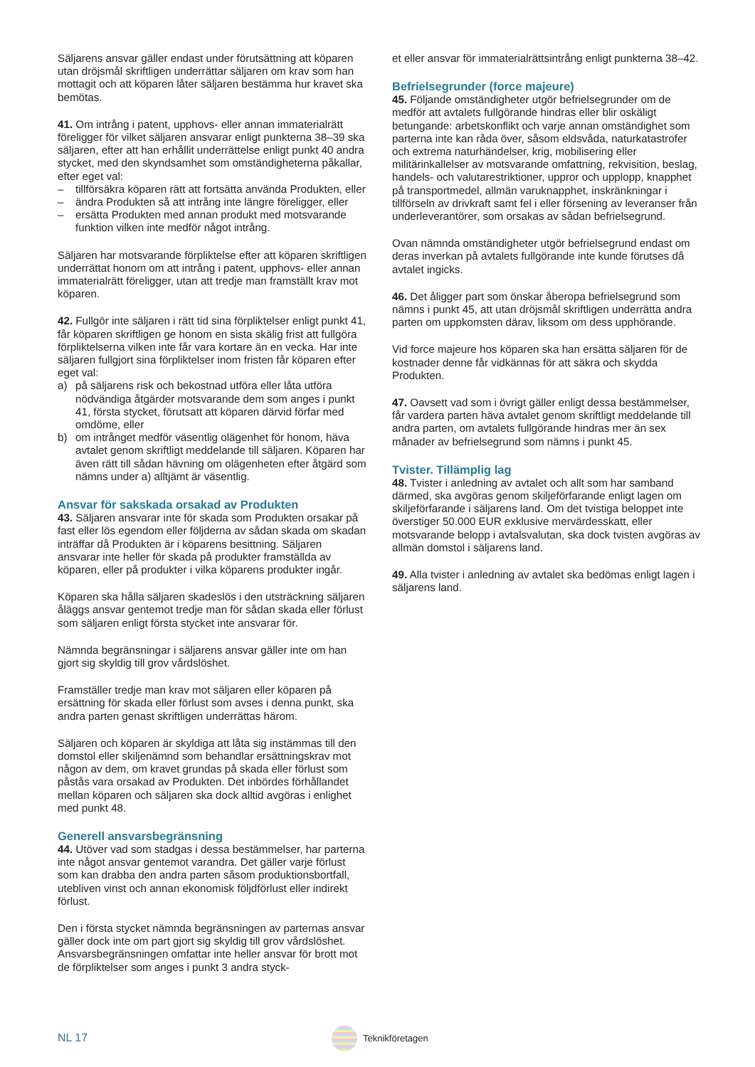Säljarens ansvar gäller endast under förutsättning att köparen utan dröjsmål skriftligen underrättar säljaren om krav som han mottagit och att köparen låter säljaren bestämma hur kravet ska bemötas.
41. Om intrång i patent, upphovs- eller annan immaterialrätt föreligger för vilket säljaren ansvarar enligt punkterna 38–39 ska säljaren, efter att han erhållit underrättelse enligt punkt 40 andra stycket, med den skyndsamhet som omständigheterna påkallar, efter eget val:
– tillförsäkra köparen rätt att fortsätta använda Produkten, eller
– ändra Produkten så att intrång inte längre föreligger, eller
– ersätta Produkten med annan produkt med motsvarande funktion vilken inte medför något intrång.
Säljaren har motsvarande förpliktelse efter att köparen skriftligen underrättat honom om att intrång i patent, upphovs- eller annan immaterialrätt föreligger, utan att tredje man framställt krav mot köparen.
42. Fullgör inte säljaren i rätt tid sina förpliktelser enligt punkt 41, får köparen skriftligen ge honom en sista skälig frist att fullgöra förpliktelserna vilken inte får vara kortare än en vecka. Har inte säljaren fullgjort sina förpliktelser inom fristen får köparen efter eget val:
a) på säljarens risk och bekostnad utföra eller låta utföra nödvändiga åtgärder motsvarande dem som anges i punkt 41, första stycket, förutsatt att köparen därvid förfar med omdöme, eller
b) om intrånget medför väsentlig olägenhet för honom, häva avtalet genom skriftligt meddelande till säljaren. Köparen har även rätt till sådan hävning om olägenheten efter åtgärd som nämns under a) alltjämt är väsentlig.
Ansvar för sakskada orsakad av Produkten
43. Säljaren ansvarar inte för skada som Produkten orsakar på fast eller lös egendom eller följderna av sådan skada om skadan inträffar då Produkten är i köparens besittning. Säljaren ansvarar inte heller för skada på produkter framställda av köparen, eller på produkter i vilka köparens produkter ingår.
Köparen ska hålla säljaren skadeslös i den utsträckning säljaren åläggs ansvar gentemot tredje man för sådan skada eller förlust som säljaren enligt första stycket inte ansvarar för.
Nämnda begränsningar i säljarens ansvar gäller inte om han gjort sig skyldig till grov vårdslöshet.
Framställer tredje man krav mot säljaren eller köparen på ersättning för skada eller förlust som avses i denna punkt, ska andra parten genast skriftligen underrättas härom.
Säljaren och köparen är skyldiga att låta sig instämmas till den domstol eller skiljenämnd som behandlar ersättningskrav mot någon av dem, om kravet grundas på skada eller förlust som påstås vara orsakad av Produkten. Det inbördes förhållandet mellan köparen och säljaren ska dock alltid avgöras i enlighet med punkt 48.
Generell ansvarsbegränsning
44. Utöver vad som stadgas i dessa bestämmelser, har parterna inte något ansvar gentemot varandra. Det gäller varje förlust som kan drabba den andra parten såsom produktionsbortfall, utebliven vinst och annan ekonomisk följdförlust eller indirekt förlust.
Den i första stycket nämnda begränsningen av parternas ansvar gäller dock inte om part gjort sig skyldig till grov vårdslöshet. Ansvarsbegränsningen omfattar inte heller ansvar för brott mot de förpliktelser som anges i punkt 3 andra styck-
et eller ansvar för immaterialrättsintrång enligt punkterna 38–42.
Befrielsegrunder (force majeure)
45. Följande omständigheter utgör befrielsegrunder om de medför att avtalets fullgörande hindras eller blir oskäligt betungande: arbetskonflikt och varje annan omständighet som parterna inte kan råda över, såsom eldsvåda, naturkatastrofer och extrema naturhändelser, krig, mobilisering eller militärinkallelser av motsvarande omfattning, rekvisition, beslag, handels- och valutarestriktioner, uppror och upplopp, knapphet på transportmedel, allmän varuknapphet, inskränkningar i tillförseln av drivkraft samt fel i eller försening av leveranser från underleverantörer, som orsakas av sådan befrielsegrund.
Ovan nämnda omständigheter utgör befrielsegrund endast om deras inverkan på avtalets fullgörande inte kunde förutses då avtalet ingicks.
46. Det åligger part som önskar åberopa befrielsegrund som nämns i punkt 45, att utan dröjsmål skriftligen underrätta andra parten om uppkomsten därav, liksom om dess upphörande.
Vid force majeure hos köparen ska han ersätta säljaren för de kostnader denne får vidkännas för att säkra och skydda Produkten.
47. Oavsett vad som i övrigt gäller enligt dessa bestämmelser, får vardera parten häva avtalet genom skriftligt meddelande till andra parten, om avtalets fullgörande hindras mer än sex månader av befrielsegrund som nämns i punkt 45.
Tvister. Tillämplig lag
48. Tvister i anledning av avtalet och allt som har samband därmed, ska avgöras genom skiljeförfarande enligt lagen om skiljeförfarande i säljarens land. Om det tvistiga beloppet inte överstiger 50.000 EUR exklusive mervärdesskatt, eller motsvarande belopp i avtalsvalutan, ska dock tvisten avgöras av allmän domstol i säljarens land.
49. Alla tvister i anledning av avtalet ska bedömas enligt lagen i säljarens land.
NL 17
Teknikföretagen